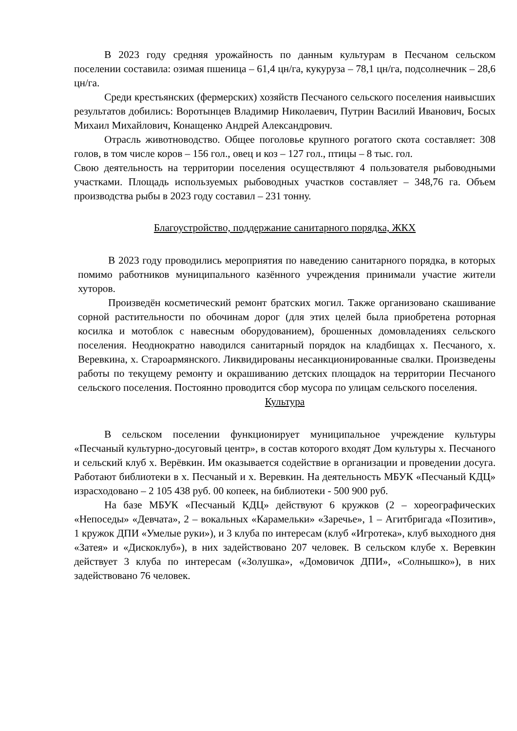В 2023 году средняя урожайность по данным культурам в Песчаном сельском поселении составила: озимая пшеница – 61,4 цн/га, кукуруза – 78,1 цн/га, подсолнечник – 28,6 цн/га.
Среди крестьянских (фермерских) хозяйств Песчаного сельского поселения наивысших результатов добились: Воротынцев Владимир Николаевич, Путрин Василий Иванович, Босых Михаил Михайлович, Конащенко Андрей Александрович.
Отрасль животноводство. Общее поголовье крупного рогатого скота составляет: 308 голов, в том числе коров – 156 гол., овец и коз – 127 гол., птицы – 8 тыс. гол.
Свою деятельность на территории поселения осуществляют 4 пользователя рыбоводными участками. Площадь используемых рыбоводных участков составляет – 348,76 га. Объем производства рыбы в 2023 году составил – 231 тонну.
Благоустройство, поддержание санитарного порядка, ЖКХ
В 2023 году проводились мероприятия по наведению санитарного порядка, в которых помимо работников муниципального казённого учреждения принимали участие жители хуторов.
Произведён косметический ремонт братских могил. Также организовано скашивание сорной растительности по обочинам дорог (для этих целей была приобретена роторная косилка и мотоблок с навесным оборудованием), брошенных домовладениях сельского поселения. Неоднократно наводился санитарный порядок на кладбищах х. Песчаного, х. Веревкина, х. Староармянского. Ликвидированы несанкционированные свалки. Произведены работы по текущему ремонту и окрашиванию детских площадок на территории Песчаного сельского поселения. Постоянно проводится сбор мусора по улицам сельского поселения.
Культура
В сельском поселении функционирует муниципальное учреждение культуры «Песчаный культурно-досуговый центр», в состав которого входят Дом культуры х. Песчаного и сельский клуб х. Верёвкин. Им оказывается содействие в организации и проведении досуга. Работают библиотеки в х. Песчаный и х. Веревкин. На деятельность МБУК «Песчаный КДЦ» израсходовано – 2 105 438 руб. 00 копеек, на библиотеки - 500 900 руб.
На базе МБУК «Песчаный КДЦ» действуют 6 кружков (2 – хореографических «Непоседы» «Девчата», 2 – вокальных «Карамельки» «Заречье», 1 – Агитбригада «Позитив», 1 кружок ДПИ «Умелые руки»), и 3 клуба по интересам (клуб «Игротека», клуб выходного дня «Затея» и «Дискоклуб»), в них задействовано 207 человек. В сельском клубе х. Веревкин действует 3 клуба по интересам («Золушка», «Домовичок ДПИ», «Солнышко»), в них задействовано 76 человек.